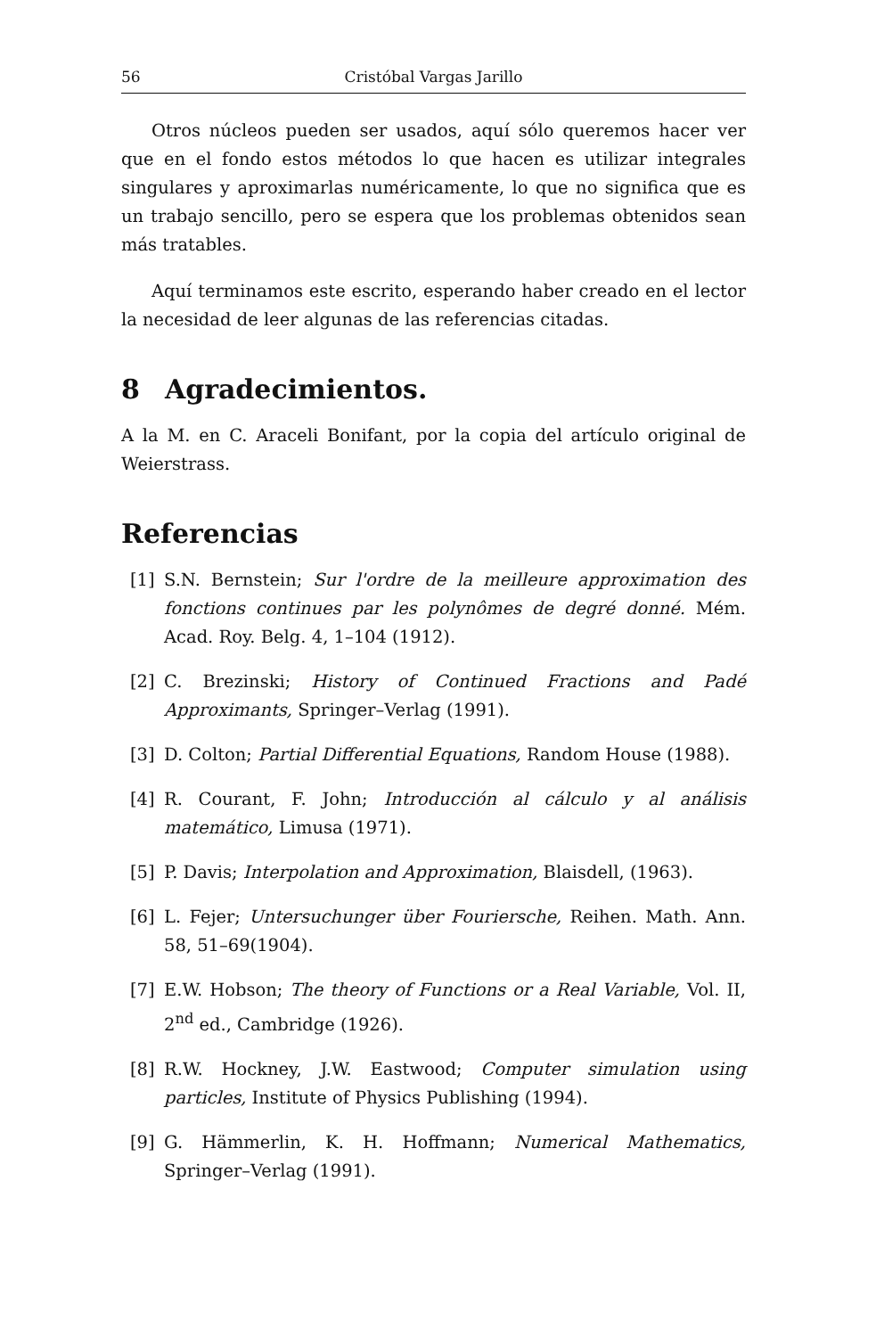56 Cristóbal Vargas Jarillo
Otros núcleos pueden ser usados, aquí sólo queremos hacer ver que en el fondo estos métodos lo que hacen es utilizar integrales singulares y aproximarlas numéricamente, lo que no significa que es un trabajo sencillo, pero se espera que los problemas obtenidos sean más tratables.
Aquí terminamos este escrito, esperando haber creado en el lector la necesidad de leer algunas de las referencias citadas.
8 Agradecimientos.
A la M. en C. Araceli Bonifant, por la copia del artículo original de Weierstrass.
Referencias
[1] S.N. Bernstein; Sur l'ordre de la meilleure approximation des fonctions continues par les polynômes de degré donné. Mém. Acad. Roy. Belg. 4, 1–104 (1912).
[2] C. Brezinski; History of Continued Fractions and Padé Approximants, Springer–Verlag (1991).
[3] D. Colton; Partial Differential Equations, Random House (1988).
[4] R. Courant, F. John; Introducción al cálculo y al análisis matemático, Limusa (1971).
[5] P. Davis; Interpolation and Approximation, Blaisdell, (1963).
[6] L. Fejer; Untersuchunger über Fouriersche, Reihen. Math. Ann. 58, 51–69(1904).
[7] E.W. Hobson; The theory of Functions or a Real Variable, Vol. II, 2<sup>nd</sup> ed., Cambridge (1926).
[8] R.W. Hockney, J.W. Eastwood; Computer simulation using particles, Institute of Physics Publishing (1994).
[9] G. Hämmerlin, K. H. Hoffmann; Numerical Mathematics, Springer–Verlag (1991).